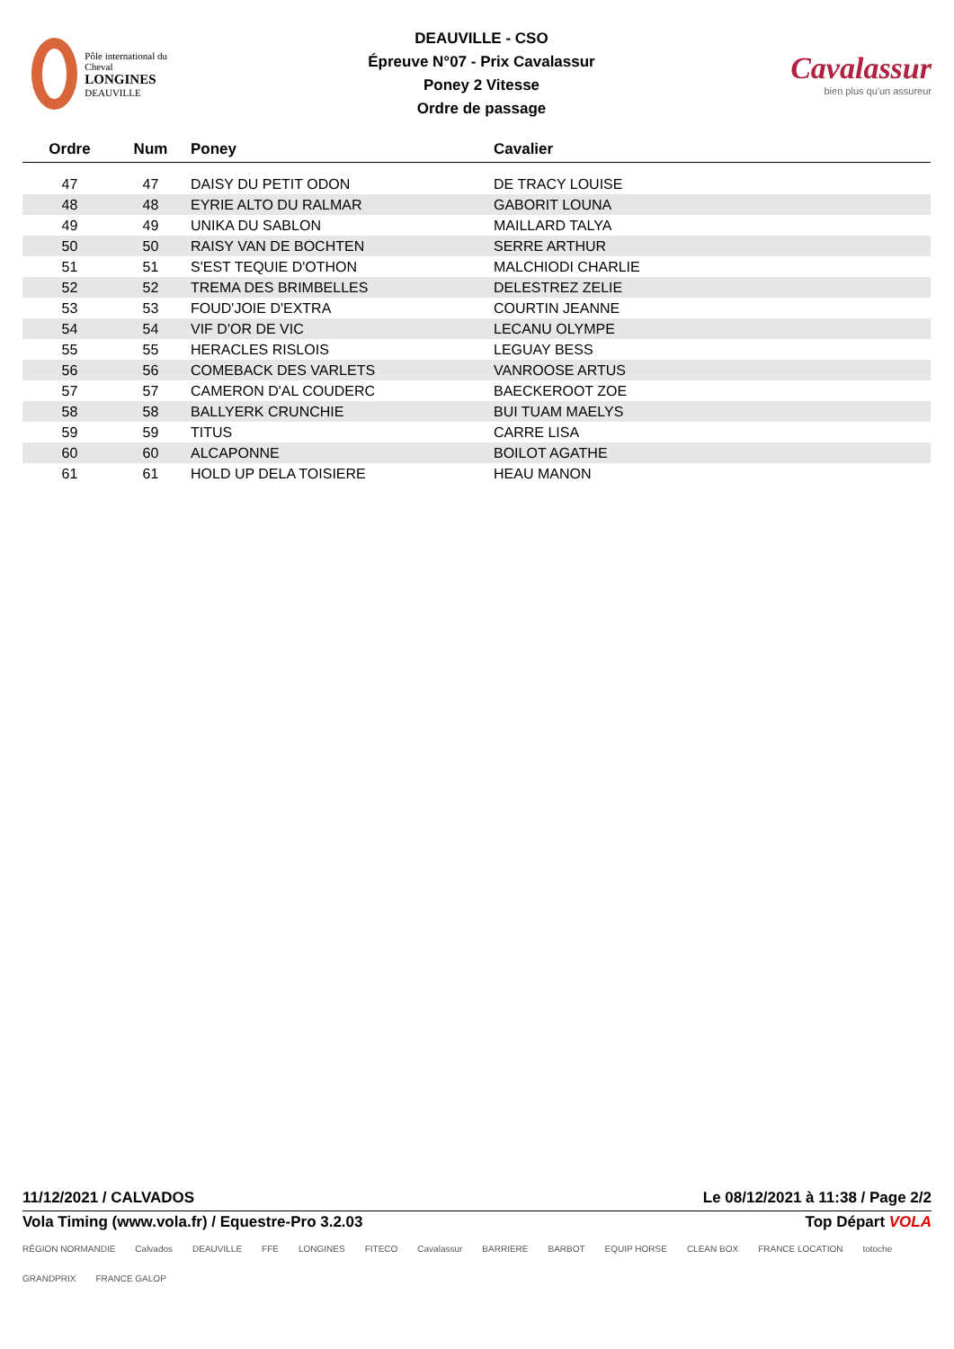Pôle international du Cheval
LONGINES
DEAUVILLE
DEAUVILLE - CSO
Épreuve N°07 - Prix Cavalassur
Poney 2 Vitesse
Ordre de passage
Cavalassur
bien plus qu'un assureur
| Ordre | Num | Poney | Cavalier |
| --- | --- | --- | --- |
| 47 | 47 | DAISY DU PETIT ODON | DE TRACY LOUISE |
| 48 | 48 | EYRIE ALTO DU RALMAR | GABORIT LOUNA |
| 49 | 49 | UNIKA DU SABLON | MAILLARD TALYA |
| 50 | 50 | RAISY VAN DE BOCHTEN | SERRE ARTHUR |
| 51 | 51 | S'EST TEQUIE D'OTHON | MALCHIODI CHARLIE |
| 52 | 52 | TREMA DES BRIMBELLES | DELESTREZ ZELIE |
| 53 | 53 | FOUD'JOIE D'EXTRA | COURTIN JEANNE |
| 54 | 54 | VIF D'OR DE VIC | LECANU OLYMPE |
| 55 | 55 | HERACLES RISLOIS | LEGUAY BESS |
| 56 | 56 | COMEBACK DES VARLETS | VANROOSE ARTUS |
| 57 | 57 | CAMERON D'AL COUDERC | BAECKEROOT ZOE |
| 58 | 58 | BALLYERK CRUNCHIE | BUI TUAM MAELYS |
| 59 | 59 | TITUS | CARRE LISA |
| 60 | 60 | ALCAPONNE | BOILOT AGATHE |
| 61 | 61 | HOLD UP DELA TOISIERE | HEAU MANON |
11/12/2021 / CALVADOS Le 08/12/2021 à 11:38 / Page 2/2
Vola Timing (www.vola.fr) / Equestre-Pro 3.2.03 Top Départ VOLA
RÉGION NORMANDIE Calvados DEAUVILLE FFE LONGINES FITECO Cavalassur BARRIERE BARBOT EQUIP HORSE CLEAN BOX FRANCE LOCATION totoche GRANDPRIX FRANCE GALOP